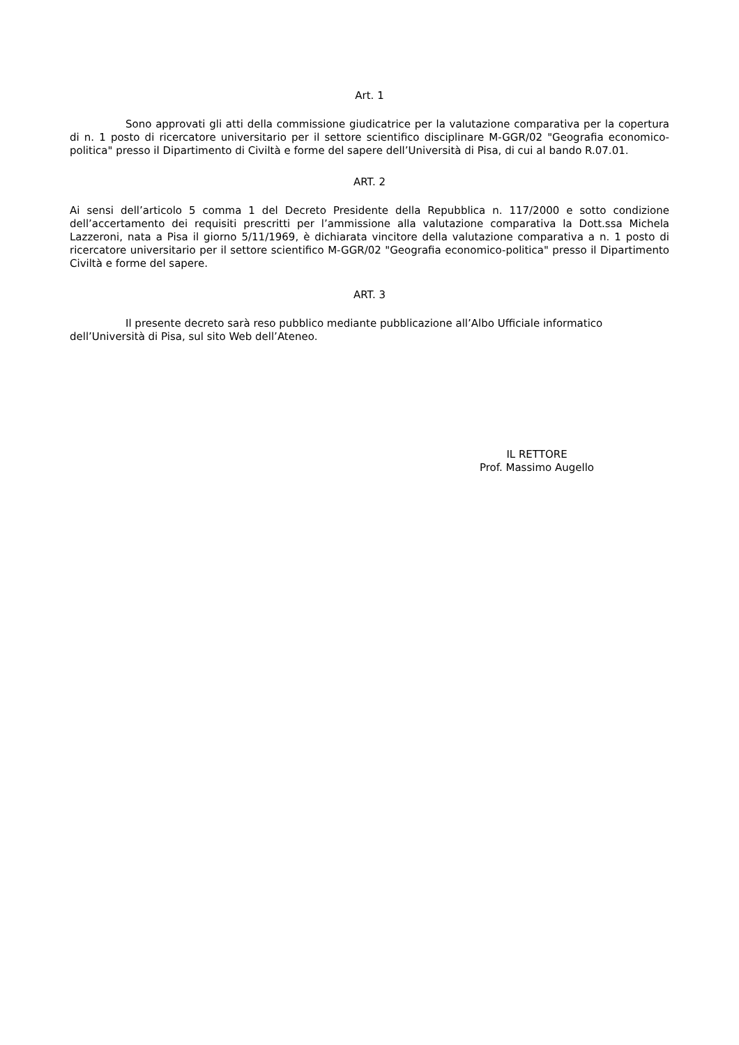Art. 1
Sono approvati gli atti della commissione giudicatrice per la valutazione comparativa per la copertura di n. 1 posto di ricercatore universitario per il settore scientifico disciplinare M-GGR/02 "Geografia economico-politica" presso il Dipartimento di Civiltà e forme del sapere dell’Università di Pisa, di cui al bando R.07.01.
ART. 2
Ai sensi dell’articolo 5 comma 1 del Decreto Presidente della Repubblica n. 117/2000 e sotto condizione dell’accertamento dei requisiti prescritti per l’ammissione alla valutazione comparativa la Dott.ssa Michela Lazzeroni, nata a Pisa il giorno 5/11/1969, è dichiarata vincitore della valutazione comparativa a n. 1 posto di ricercatore universitario per il settore scientifico M-GGR/02 "Geografia economico-politica" presso il Dipartimento Civiltà e forme del sapere.
ART. 3
Il presente decreto sarà reso pubblico mediante pubblicazione all’Albo Ufficiale informatico dell’Università di Pisa, sul sito Web dell’Ateneo.
IL RETTORE
Prof. Massimo Augello